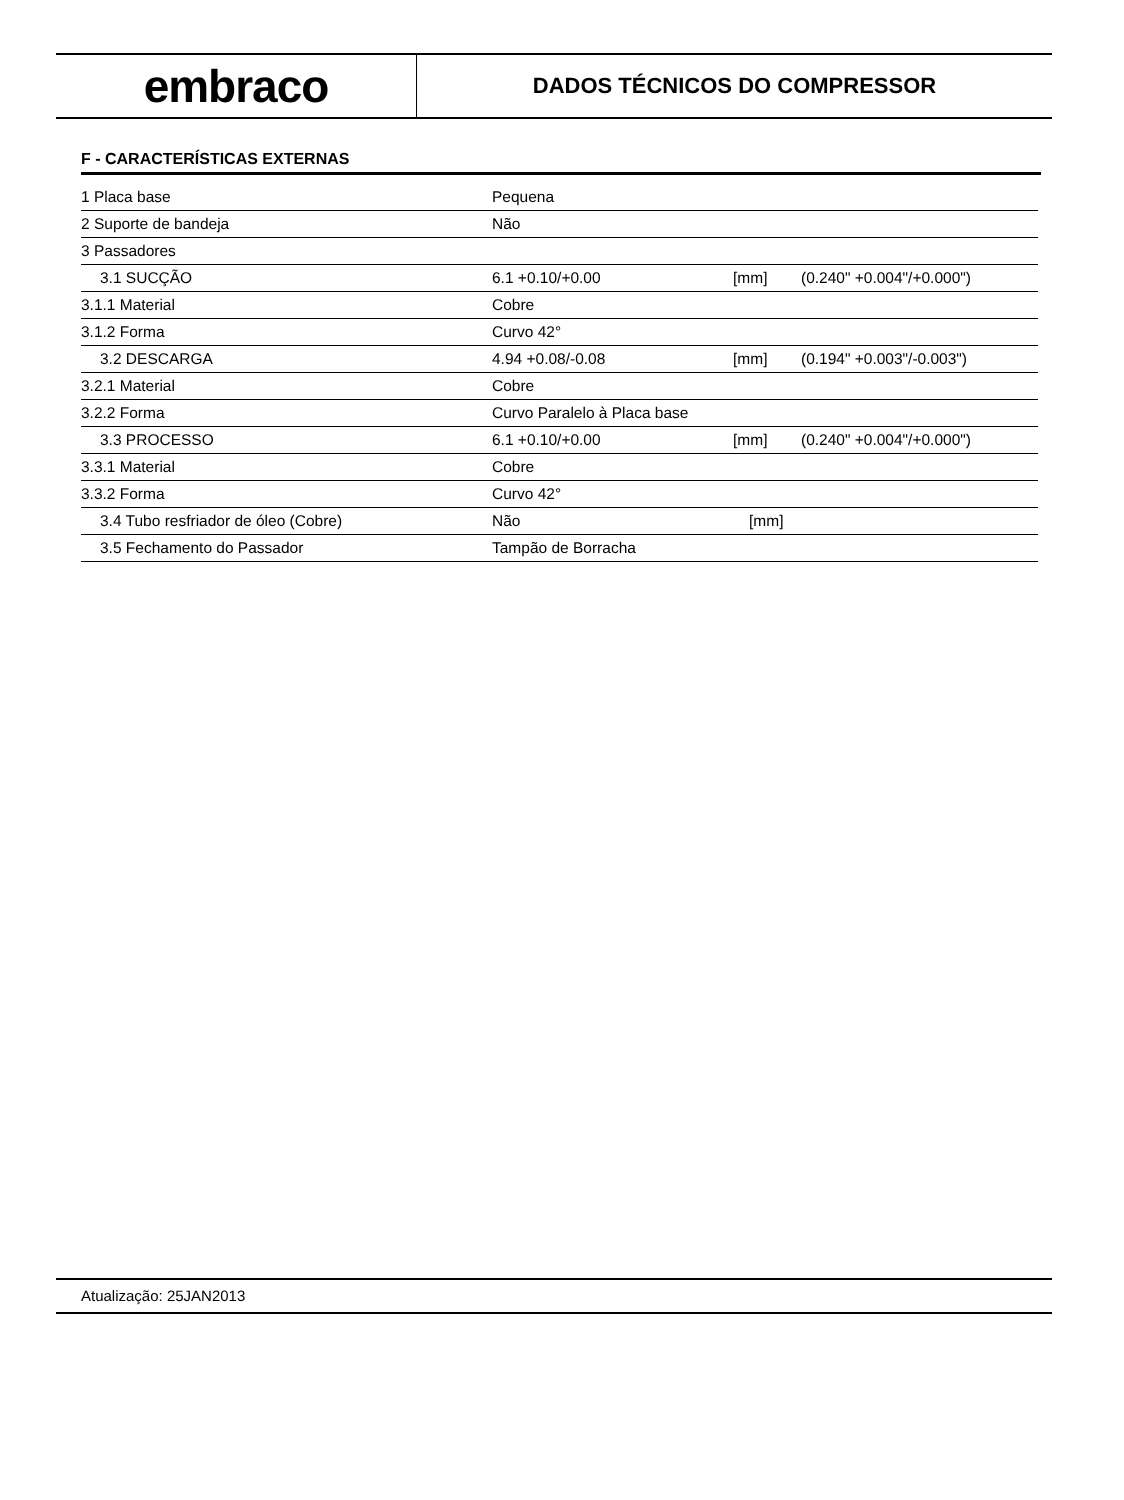embraco
DADOS TÉCNICOS DO COMPRESSOR
F - CARACTERÍSTICAS EXTERNAS
| 1 Placa base | Pequena | | |
| 2 Suporte de bandeja | Não | | |
| 3 Passadores | | | |
| 3.1 SUCÇÃO | 6.1 +0.10/+0.00 | [mm] | (0.240" +0.004"/+0.000") |
| 3.1.1 Material | Cobre | | |
| 3.1.2 Forma | Curvo 42° | | |
| 3.2 DESCARGA | 4.94 +0.08/-0.08 | [mm] | (0.194" +0.003"/-0.003") |
| 3.2.1 Material | Cobre | | |
| 3.2.2 Forma | Curvo Paralelo à Placa base | | |
| 3.3 PROCESSO | 6.1 +0.10/+0.00 | [mm] | (0.240" +0.004"/+0.000") |
| 3.3.1 Material | Cobre | | |
| 3.3.2 Forma | Curvo 42° | | |
| 3.4 Tubo resfriador de óleo (Cobre) | Não | [mm] | |
| 3.5 Fechamento do Passador | Tampão de Borracha | | |
Atualização: 25JAN2013